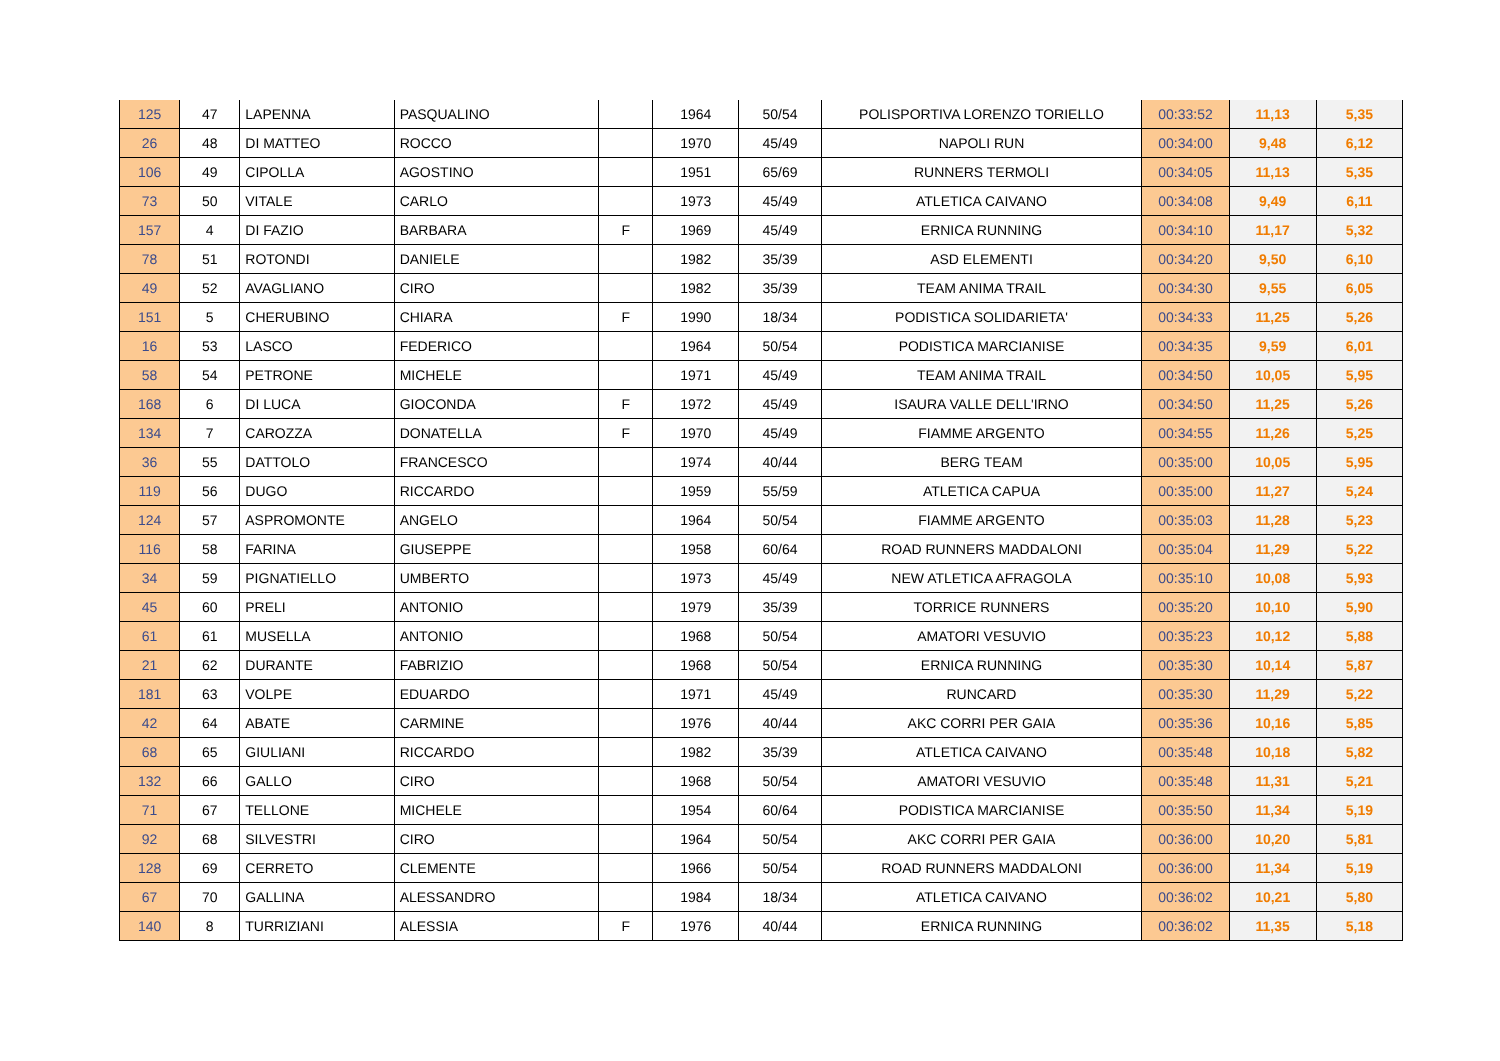| 125 | 47 | LAPENNA | PASQUALINO | | 1964 | 50/54 | POLISPORTIVA LORENZO TORIELLO | 00:33:52 | 11,13 | 5,35 |
| 26 | 48 | DI MATTEO | ROCCO | | 1970 | 45/49 | NAPOLI RUN | 00:34:00 | 9,48 | 6,12 |
| 106 | 49 | CIPOLLA | AGOSTINO | | 1951 | 65/69 | RUNNERS TERMOLI | 00:34:05 | 11,13 | 5,35 |
| 73 | 50 | VITALE | CARLO | | 1973 | 45/49 | ATLETICA CAIVANO | 00:34:08 | 9,49 | 6,11 |
| 157 | 4 | DI FAZIO | BARBARA | F | 1969 | 45/49 | ERNICA RUNNING | 00:34:10 | 11,17 | 5,32 |
| 78 | 51 | ROTONDI | DANIELE | | 1982 | 35/39 | ASD ELEMENTI | 00:34:20 | 9,50 | 6,10 |
| 49 | 52 | AVAGLIANO | CIRO | | 1982 | 35/39 | TEAM ANIMA TRAIL | 00:34:30 | 9,55 | 6,05 |
| 151 | 5 | CHERUBINO | CHIARA | F | 1990 | 18/34 | PODISTICA SOLIDARIETA' | 00:34:33 | 11,25 | 5,26 |
| 16 | 53 | LASCO | FEDERICO | | 1964 | 50/54 | PODISTICA MARCIANISE | 00:34:35 | 9,59 | 6,01 |
| 58 | 54 | PETRONE | MICHELE | | 1971 | 45/49 | TEAM ANIMA TRAIL | 00:34:50 | 10,05 | 5,95 |
| 168 | 6 | DI LUCA | GIOCONDA | F | 1972 | 45/49 | ISAURA VALLE DELL'IRNO | 00:34:50 | 11,25 | 5,26 |
| 134 | 7 | CAROZZA | DONATELLA | F | 1970 | 45/49 | FIAMME ARGENTO | 00:34:55 | 11,26 | 5,25 |
| 36 | 55 | DATTOLO | FRANCESCO | | 1974 | 40/44 | BERG TEAM | 00:35:00 | 10,05 | 5,95 |
| 119 | 56 | DUGO | RICCARDO | | 1959 | 55/59 | ATLETICA CAPUA | 00:35:00 | 11,27 | 5,24 |
| 124 | 57 | ASPROMONTE | ANGELO | | 1964 | 50/54 | FIAMME ARGENTO | 00:35:03 | 11,28 | 5,23 |
| 116 | 58 | FARINA | GIUSEPPE | | 1958 | 60/64 | ROAD RUNNERS MADDALONI | 00:35:04 | 11,29 | 5,22 |
| 34 | 59 | PIGNATIELLO | UMBERTO | | 1973 | 45/49 | NEW ATLETICA AFRAGOLA | 00:35:10 | 10,08 | 5,93 |
| 45 | 60 | PRELI | ANTONIO | | 1979 | 35/39 | TORRICE RUNNERS | 00:35:20 | 10,10 | 5,90 |
| 61 | 61 | MUSELLA | ANTONIO | | 1968 | 50/54 | AMATORI VESUVIO | 00:35:23 | 10,12 | 5,88 |
| 21 | 62 | DURANTE | FABRIZIO | | 1968 | 50/54 | ERNICA RUNNING | 00:35:30 | 10,14 | 5,87 |
| 181 | 63 | VOLPE | EDUARDO | | 1971 | 45/49 | RUNCARD | 00:35:30 | 11,29 | 5,22 |
| 42 | 64 | ABATE | CARMINE | | 1976 | 40/44 | AKC CORRI PER GAIA | 00:35:36 | 10,16 | 5,85 |
| 68 | 65 | GIULIANI | RICCARDO | | 1982 | 35/39 | ATLETICA CAIVANO | 00:35:48 | 10,18 | 5,82 |
| 132 | 66 | GALLO | CIRO | | 1968 | 50/54 | AMATORI VESUVIO | 00:35:48 | 11,31 | 5,21 |
| 71 | 67 | TELLONE | MICHELE | | 1954 | 60/64 | PODISTICA MARCIANISE | 00:35:50 | 11,34 | 5,19 |
| 92 | 68 | SILVESTRI | CIRO | | 1964 | 50/54 | AKC CORRI PER GAIA | 00:36:00 | 10,20 | 5,81 |
| 128 | 69 | CERRETO | CLEMENTE | | 1966 | 50/54 | ROAD RUNNERS MADDALONI | 00:36:00 | 11,34 | 5,19 |
| 67 | 70 | GALLINA | ALESSANDRO | | 1984 | 18/34 | ATLETICA CAIVANO | 00:36:02 | 10,21 | 5,80 |
| 140 | 8 | TURRIZIANI | ALESSIA | F | 1976 | 40/44 | ERNICA RUNNING | 00:36:02 | 11,35 | 5,18 |